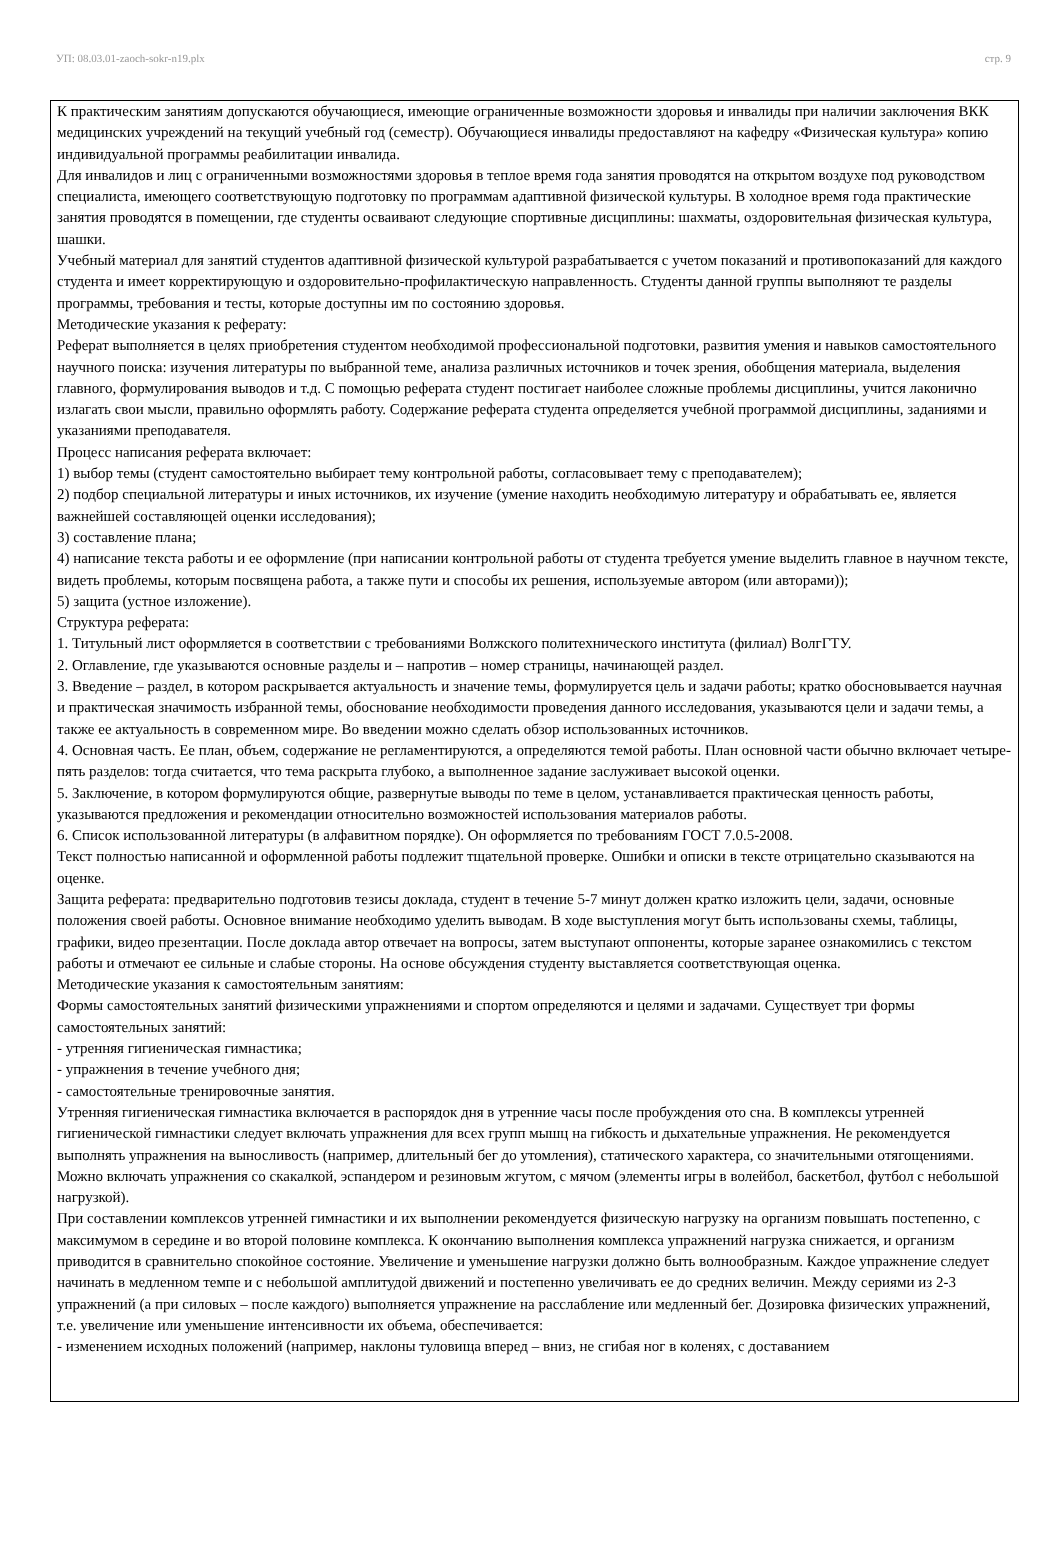УП: 08.03.01-zaoch-sokr-n19.plx стр. 9
К практическим занятиям допускаются обучающиеся, имеющие ограниченные возможности здоровья и инвалиды при наличии заключения ВКК медицинских учреждений на текущий учебный год (семестр). Обучающиеся инвалиды предоставляют на кафедру «Физическая культура» копию индивидуальной программы реабилитации инвалида.
Для инвалидов и лиц с ограниченными возможностями здоровья в теплое время года занятия проводятся на открытом воздухе под руководством специалиста, имеющего соответствующую подготовку по программам адаптивной физической культуры. В холодное время года практические занятия проводятся в помещении, где студенты осваивают следующие спортивные дисциплины: шахматы, оздоровительная физическая культура, шашки.
Учебный материал для занятий студентов адаптивной физической культурой разрабатывается с учетом показаний и противопоказаний для каждого студента и имеет корректирующую и оздоровительно-профилактическую направленность. Студенты данной группы выполняют те разделы программы, требования и тесты, которые доступны им по состоянию здоровья.
Методические указания к реферату:
Реферат выполняется в целях приобретения студентом необходимой профессиональной подготовки, развития умения и навыков самостоятельного научного поиска: изучения литературы по выбранной теме, анализа различных источников и точек зрения, обобщения материала, выделения главного, формулирования выводов и т.д. С помощью реферата студент постигает наиболее сложные проблемы дисциплины, учится лаконично излагать свои мысли, правильно оформлять работу. Содержание реферата студента определяется учебной программой дисциплины, заданиями и указаниями преподавателя.
Процесс написания реферата включает:
1) выбор темы (студент самостоятельно выбирает тему контрольной работы, согласовывает тему с преподавателем);
2) подбор специальной литературы и иных источников, их изучение (умение находить необходимую литературу и обрабатывать ее, является важнейшей составляющей оценки исследования);
3) составление плана;
4) написание текста работы и ее оформление (при написании контрольной работы от студента требуется умение выделить главное в научном тексте, видеть проблемы, которым посвящена работа, а также пути и способы их решения, используемые автором (или авторами));
5) защита (устное изложение).
Структура реферата:
1. Титульный лист оформляется в соответствии с требованиями Волжского политехнического института (филиал) ВолгГТУ.
2. Оглавление, где указываются основные разделы и – напротив – номер страницы, начинающей раздел.
3. Введение – раздел, в котором раскрывается актуальность и значение темы, формулируется цель и задачи работы; кратко обосновывается научная и практическая значимость избранной темы, обоснование необходимости проведения данного исследования, указываются цели и задачи темы, а также ее актуальность в современном мире. Во введении можно сделать обзор использованных источников.
4. Основная часть. Ее план, объем, содержание не регламентируются, а определяются темой работы. План основной части обычно включает четыре-пять разделов: тогда считается, что тема раскрыта глубоко, а выполненное задание заслуживает высокой оценки.
5. Заключение, в котором формулируются общие, развернутые выводы по теме в целом, устанавливается практическая ценность работы, указываются предложения и рекомендации относительно возможностей использования материалов работы.
6. Список использованной литературы (в алфавитном порядке). Он оформляется по требованиям ГОСТ 7.0.5-2008.
Текст полностью написанной и оформленной работы подлежит тщательной проверке. Ошибки и описки в тексте отрицательно сказываются на оценке.
Защита реферата: предварительно подготовив тезисы доклада, студент в течение 5-7 минут должен кратко изложить цели, задачи, основные положения своей работы. Основное внимание необходимо уделить выводам. В ходе выступления могут быть использованы схемы, таблицы, графики, видео презентации. После доклада автор отвечает на вопросы, затем выступают оппоненты, которые заранее ознакомились с текстом работы и отмечают ее сильные и слабые стороны. На основе обсуждения студенту выставляется соответствующая оценка.
Методические указания к самостоятельным занятиям:
Формы самостоятельных занятий физическими упражнениями и спортом определяются и целями и задачами. Существует три формы самостоятельных занятий:
- утренняя гигиеническая гимнастика;
- упражнения в течение учебного дня;
- самостоятельные тренировочные занятия.
Утренняя гигиеническая гимнастика включается в распорядок дня в утренние часы после пробуждения ото сна. В комплексы утренней гигиенической гимнастики следует включать упражнения для всех групп мышц на гибкость и дыхательные упражнения. Не рекомендуется выполнять упражнения на выносливость (например, длительный бег до утомления), статического характера, со значительными отягощениями. Можно включать упражнения со скакалкой, эспандером и резиновым жгутом, с мячом (элементы игры в волейбол, баскетбол, футбол с небольшой нагрузкой).
При составлении комплексов утренней гимнастики и их выполнении рекомендуется физическую нагрузку на организм повышать постепенно, с максимумом в середине и во второй половине комплекса. К окончанию выполнения комплекса упражнений нагрузка снижается, и организм приводится в сравнительно спокойное состояние. Увеличение и уменьшение нагрузки должно быть волнообразным. Каждое упражнение следует начинать в медленном темпе и с небольшой амплитудой движений и постепенно увеличивать ее до средних величин. Между сериями из 2-3 упражнений (а при силовых – после каждого) выполняется упражнение на расслабление или медленный бег. Дозировка физических упражнений, т.е. увеличение или уменьшение интенсивности их объема, обеспечивается:
- изменением исходных положений (например, наклоны туловища вперед – вниз, не сгибая ног в коленях, с доставанием